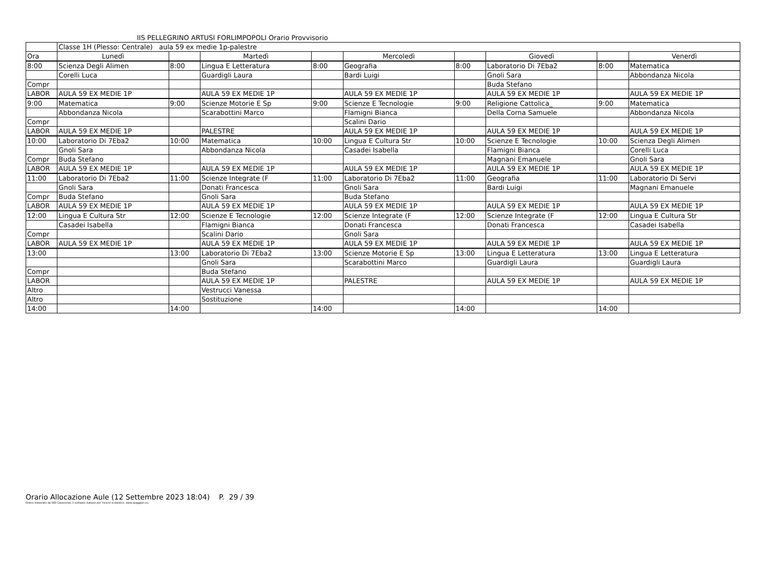IIS PELLEGRINO ARTUSI FORLIMPOPOLI Orario Provvisorio
| | Classe 1H (Plesso: Centrale) aula 59 ex medie 1p-palestre | | | | | | | | |
| Ora | Lunedì | | Martedì | | Mercoledì | | Giovedì | | Venerdì |
| 8:00 | Scienza Degli Alimen | 8:00 | Lingua E Letteratura | 8:00 | Geografia | 8:00 | Laboratorio Di 7Eba2 | 8:00 | Matematica |
| | Corelli Luca | | Guardigli Laura | | Bardi Luigi | | Gnoli Sara | | Abbondanza Nicola |
| Compr | | | | | | | Buda Stefano | | |
| LABOR | AULA 59 EX MEDIE 1P | | AULA 59 EX MEDIE 1P | | AULA 59 EX MEDIE 1P | | AULA 59 EX MEDIE 1P | | AULA 59 EX MEDIE 1P |
| 9:00 | Matematica | 9:00 | Scienze Motorie E Sp | 9:00 | Scienze E Tecnologie | 9:00 | Religione Cattolica_ | 9:00 | Matematica |
| | Abbondanza Nicola | | Scarabottini Marco | | Flamigni Bianca | | Della Corna Samuele | | Abbondanza Nicola |
| Compr | | | | | Scalini Dario | | | | |
| LABOR | AULA 59 EX MEDIE 1P | | PALESTRE | | AULA 59 EX MEDIE 1P | | AULA 59 EX MEDIE 1P | | AULA 59 EX MEDIE 1P |
| 10:00 | Laboratorio Di 7Eba2 | 10:00 | Matematica | 10:00 | Lingua E Cultura Str | 10:00 | Scienze E Tecnologie | 10:00 | Scienza Degli Alimen |
| | Gnoli Sara | | Abbondanza Nicola | | Casadei Isabella | | Flamigni Bianca | | Corelli Luca |
| Compr | Buda Stefano | | | | | | Magnani Emanuele | | Gnoli Sara |
| LABOR | AULA 59 EX MEDIE 1P | | AULA 59 EX MEDIE 1P | | AULA 59 EX MEDIE 1P | | AULA 59 EX MEDIE 1P | | AULA 59 EX MEDIE 1P |
| 11:00 | Laboratorio Di 7Eba2 | 11:00 | Scienze Integrate (F | 11:00 | Laboratorio Di 7Eba2 | 11:00 | Geografia | 11:00 | Laboratorio Di Servi |
| | Gnoli Sara | | Donati Francesca | | Gnoli Sara | | Bardi Luigi | | Magnani Emanuele |
| Compr | Buda Stefano | | Gnoli Sara | | Buda Stefano | | | | |
| LABOR | AULA 59 EX MEDIE 1P | | AULA 59 EX MEDIE 1P | | AULA 59 EX MEDIE 1P | | AULA 59 EX MEDIE 1P | | AULA 59 EX MEDIE 1P |
| 12:00 | Lingua E Cultura Str | 12:00 | Scienze E Tecnologie | 12:00 | Scienze Integrate (F | 12:00 | Scienze Integrate (F | 12:00 | Lingua E Cultura Str |
| | Casadei Isabella | | Flamigni Bianca | | Donati Francesca | | Donati Francesca | | Casadei Isabella |
| Compr | | | Scalini Dario | | Gnoli Sara | | | | |
| LABOR | AULA 59 EX MEDIE 1P | | AULA 59 EX MEDIE 1P | | AULA 59 EX MEDIE 1P | | AULA 59 EX MEDIE 1P | | AULA 59 EX MEDIE 1P |
| 13:00 | | 13:00 | Laboratorio Di 7Eba2 | 13:00 | Scienze Motorie E Sp | 13:00 | Lingua E Letteratura | 13:00 | Lingua E Letteratura |
| | | | Gnoli Sara | | Scarabottini Marco | | Guardigli Laura | | Guardigli Laura |
| Compr | | | Buda Stefano | | | | | | |
| LABOR | | | AULA 59 EX MEDIE 1P | | PALESTRE | | AULA 59 EX MEDIE 1P | | AULA 59 EX MEDIE 1P |
| Altro | | | Vestrucci Vanessa | | | | | | |
| Altro | | | Sostituzione | | | | | | |
| 14:00 | | 14:00 | | 14:00 | | 14:00 | | 14:00 | |
Orario Allocazione Aule (12 Settembre 2023 18:04) P. 29 / 39
Orario elaborato da ODI Classeviva, il software italiano per l'orario scolastico. www.spaggiari.eu